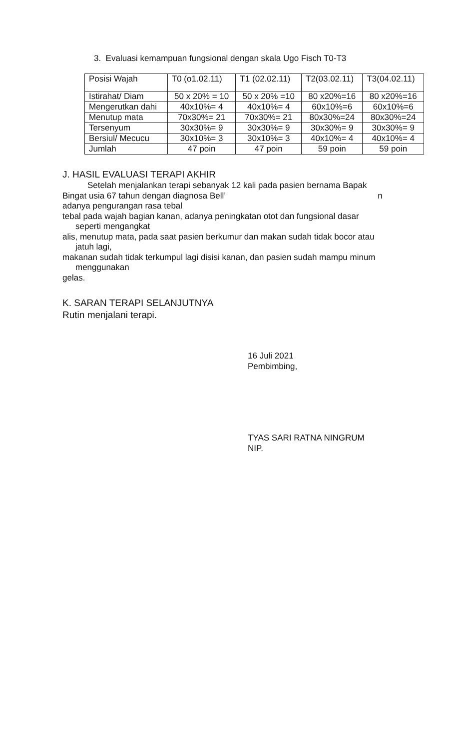3. Evaluasi kemampuan fungsional dengan skala Ugo Fisch T0-T3
| Posisi Wajah | T0 (o1.02.11) | T1 (02.02.11) | T2(03.02.11) | T3(04.02.11) |
| Istirahat/ Diam | 50 x 20% = 10 | 50 x 20% =10 | 80 x20%=16 | 80 x20%=16 |
| Mengerutkan dahi | 40x10%= 4 | 40x10%= 4 | 60x10%=6 | 60x10%=6 |
| Menutup mata | 70x30%= 21 | 70x30%= 21 | 80x30%=24 | 80x30%=24 |
| Tersenyum | 30x30%= 9 | 30x30%= 9 | 30x30%= 9 | 30x30%= 9 |
| Bersiul/ Mecucu | 30x10%= 3 | 30x10%= 3 | 40x10%= 4 | 40x10%= 4 |
| Jumlah | 47 poin | 47 poin | 59 poin | 59 poin |
J. HASIL EVALUASI TERAPI AKHIR
Setelah menjalankan terapi sebanyak 12 kali pada pasien bernama Bapak
Bingat usia 67 tahun dengan diagnosa Bell’ n
adanya pengurangan rasa tebal
tebal pada wajah bagian kanan, adanya peningkatan otot dan fungsional dasar
seperti mengangkat
alis, menutup mata, pada saat pasien berkumur dan makan sudah tidak bocor atau
jatuh lagi,
makanan sudah tidak terkumpul lagi disisi kanan, dan pasien sudah mampu minum
menggunakan
gelas.
K. SARAN TERAPI SELANJUTNYA
Rutin menjalani terapi.
16 Juli 2021
Pembimbing,
TYAS SARI RATNA NINGRUM
NIP.